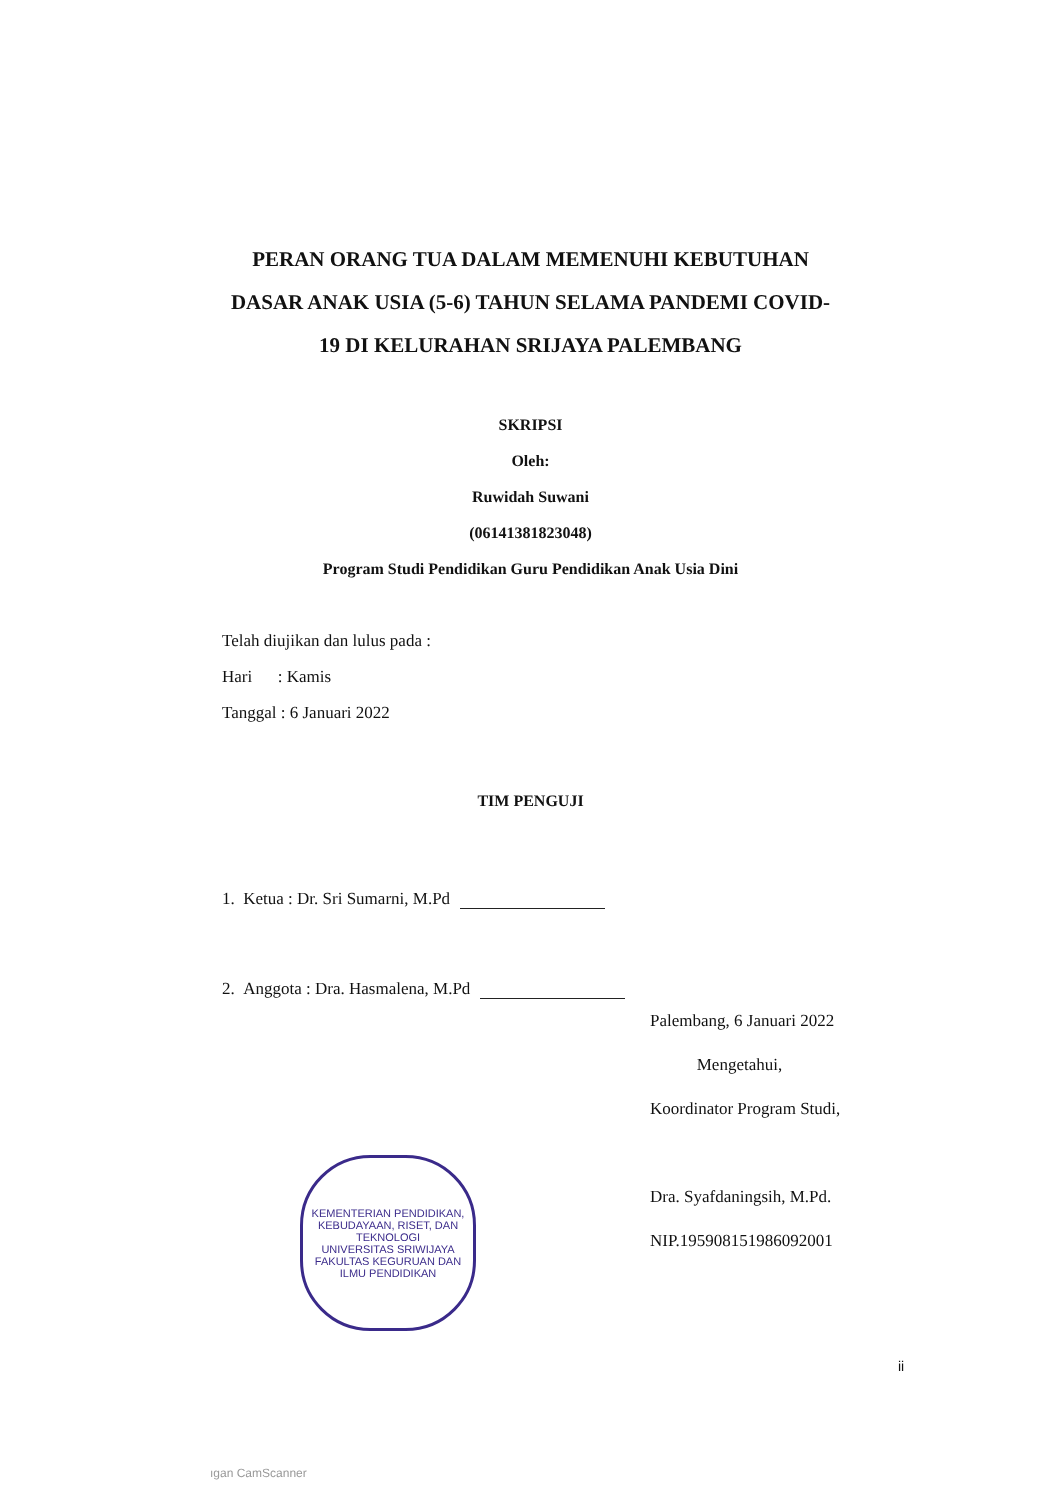PERAN ORANG TUA DALAM MEMENUHI KEBUTUHAN DASAR ANAK USIA (5-6) TAHUN SELAMA PANDEMI COVID-19 DI KELURAHAN SRIJAYA PALEMBANG
SKRIPSI
Oleh:
Ruwidah Suwani
(06141381823048)
Program Studi Pendidikan Guru Pendidikan Anak Usia Dini
Telah diujikan dan lulus pada :
Hari : Kamis
Tanggal : 6 Januari 2022
TIM PENGUJI
1. Ketua : Dr. Sri Sumarni, M.Pd
2. Anggota : Dra. Hasmalena, M.Pd
Palembang, 6 Januari 2022
Mengetahui,
Koordinator Program Studi,
Dra. Syafdaningsih, M.Pd.
NIP.195908151986092001
KEMENTERIAN PENDIDIKAN, KEBUDAYAAN, RISET, DAN TEKNOLOGI
UNIVERSITAS SRIWIJAYA
FAKULTAS KEGURUAN DAN ILMU PENDIDIKAN
ii
ıgan CamScanner